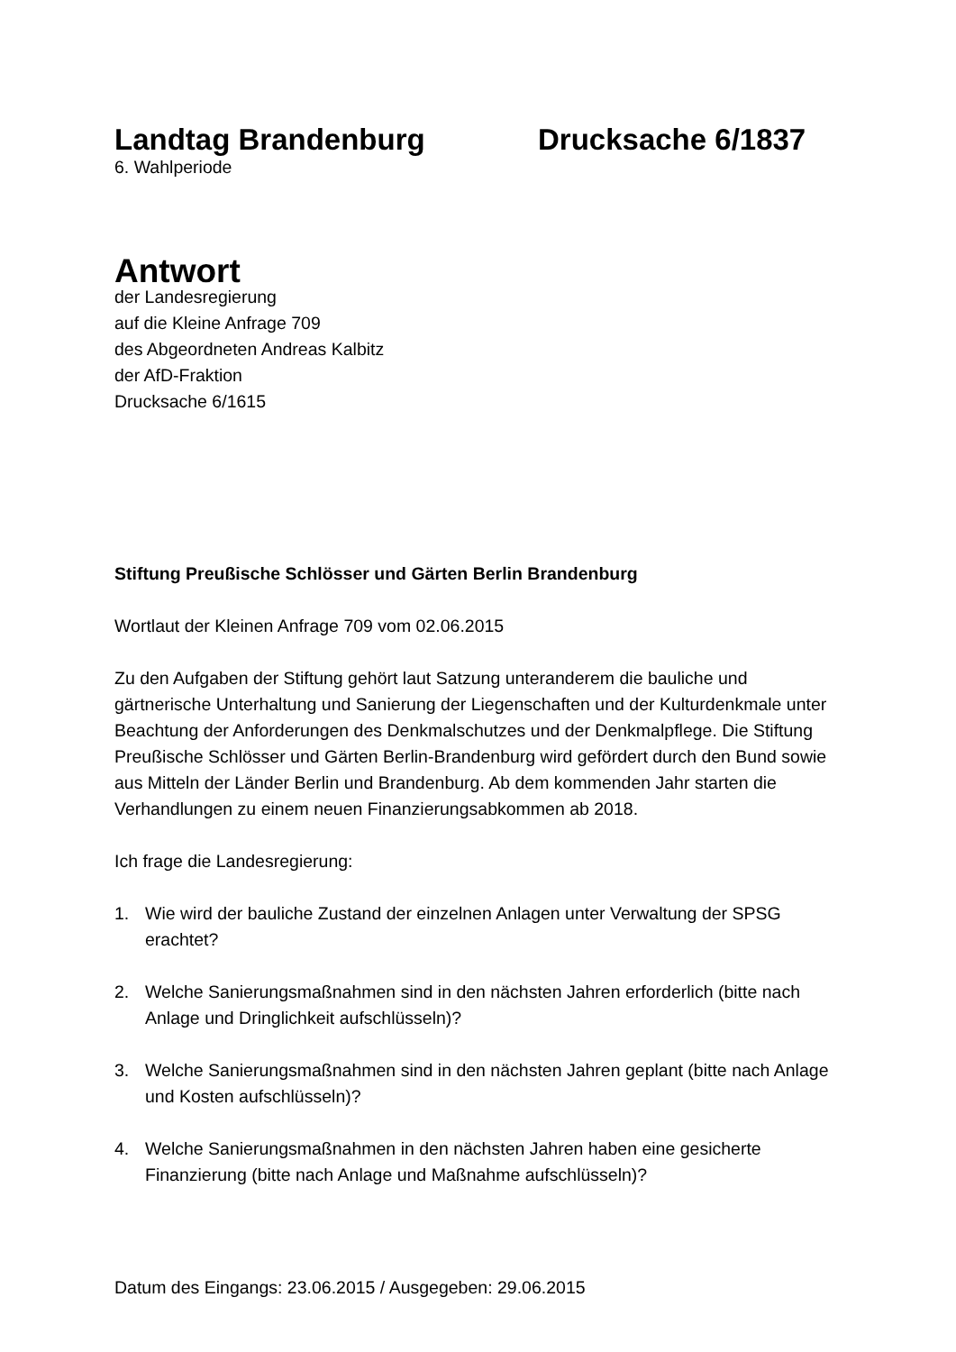Landtag Brandenburg Drucksache 6/1837
6. Wahlperiode
Antwort
der Landesregierung
auf die Kleine Anfrage 709
des Abgeordneten Andreas Kalbitz
der AfD-Fraktion
Drucksache 6/1615
Stiftung Preußische Schlösser und Gärten Berlin Brandenburg
Wortlaut der Kleinen Anfrage 709 vom 02.06.2015
Zu den Aufgaben der Stiftung gehört laut Satzung unteranderem die bauliche und gärtnerische Unterhaltung und Sanierung der Liegenschaften und der Kulturdenkmale unter Beachtung der Anforderungen des Denkmalschutzes und der Denkmalpflege. Die Stiftung Preußische Schlösser und Gärten Berlin-Brandenburg wird gefördert durch den Bund sowie aus Mitteln der Länder Berlin und Brandenburg. Ab dem kommenden Jahr starten die Verhandlungen zu einem neuen Finanzierungsabkommen ab 2018.
Ich frage die Landesregierung:
1. Wie wird der bauliche Zustand der einzelnen Anlagen unter Verwaltung der SPSG erachtet?
2. Welche Sanierungsmaßnahmen sind in den nächsten Jahren erforderlich (bitte nach Anlage und Dringlichkeit aufschlüsseln)?
3. Welche Sanierungsmaßnahmen sind in den nächsten Jahren geplant (bitte nach Anlage und Kosten aufschlüsseln)?
4. Welche Sanierungsmaßnahmen in den nächsten Jahren haben eine gesicherte Finanzierung (bitte nach Anlage und Maßnahme aufschlüsseln)?
Datum des Eingangs: 23.06.2015 / Ausgegeben: 29.06.2015